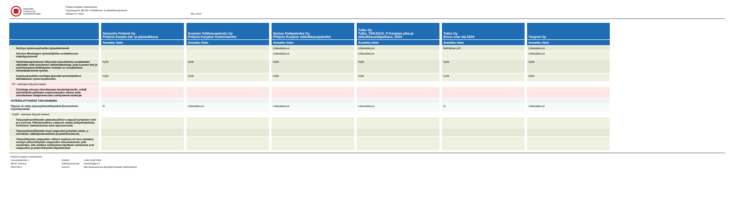POHJOIS-
KARJALAN
HANKINTATOIMI
Pohjois-Karjalan hankintatoimi
Tarjouspyyntö 485762 / Etätulkkaus- ja pikatulkkauspalvelut
Päiväys 9.7.2024
Sivu 16/21
| | Semantix Finland Oy Pohjois-Karjala etä- ja pikatulkkaus | Suomen Tulkkauspalvelu Oy Pohjois-Karjalan hankintatoimi | Syntax Kielipalvelut Oy Pohjois-Karjalan etätulkkauspalvelut | Tulka Oy Tulka_TARJOUS_P-Karjalan pika-ja etätulkkauskilpailutus_2024 | Tultra Oy Sinun sote etä 2024 | Youpret Oy |
| --- | --- | --- | --- | --- | --- | --- |
| | Annettu tieto | Annettu tieto | Annettu tieto | Annettu tieto | Annettu tieto | Annettu tieto |
| Selvitys työterveyshuollon järjestämisestä | | | Liikesalaisuus | Liikesalaisuus | Mehiläinen.pdf | Liikesalaisuus |
| Selvitys lähetettyjen työntekijöiden sosiaaliturvan määräytymisestä | | | Liikesalaisuus | Liikesalaisuus | | Liikesalaisuus |
| Hankintasopimukseen liittyvissä työsuhteissa noudatetaan vähintään niitä työsuhteen vähimmäisehtoja, joita Suomen lain ja työehtosopimusmääräysten mukaan on noudatettava samanlaatuisessa työssä. | Kyllä | Kyllä | Kyllä | Kyllä | Kyllä | Kyllä |
| Sopimuskaudella toimittaja järjestää työntekijöilleen lakisääteisen työterveyshuollon. | Kyllä | Kyllä | Kyllä | Kyllä | Kyllä | Kyllä |
| "Ei" -valintaan liittyvät kriteerit | | | | | | |
| Toimittaja sitoutuu ilmoittamaan hankintatoimelle, mikäli työntekijöitä palkataan sopimuskauden aikana sekä toimittamaan tilaajavastuulain edellyttämät asiakirjat | | | | | | |
| YHTEENLIITTYMÄNÄ TARJOAMINEN | | | | | | |
| Tarjous on tehty tarjousyhteenliittymänä (konsortiona /ryhmittymänä). | Ei | Liikesalaisuus | Liikesalaisuus | Liikesalaisuus | Ei | Liikesalaisuus |
| "Kyllä" -valintaan liittyvät kriteerit | | | | | | |
| Tarjousyhteenliittymän päävastuullinen osapuoli (yrityksen nimi ja y-tunnus). Päävastuullinen osapuoli vastaa yhteydenpidosta, komission maksamisesta sekä raportoinnista | | | | | | |
| Tarjousyhteenliittymän muut osapuolet (yritysten nimet, y-tunnukset, sähköpostiosoitteet ja puhelinnumerot) | | | | | | |
| Yhteenliittymän osapuolten välinen sopimus tai muu vastaava selvitys yhteenliittymän osapuolten sitoumuksesta, jolla osoitetaan, että vaaditut edellytykset täyttävät voimavarat ovat osapuolten ja yhteenliittymän käytettävissä | | | | | | |
Pohjois-Karjalan hankintatoimi
Linnunlahdentie 2
80110 Joensuu
0242746-2
Puhelin
Sähköpostiosoite
Internet
+358 133375046
hankinta@jns.fi
http://www.joensuu.fi/pohjois-karjalan-hankintatoimi